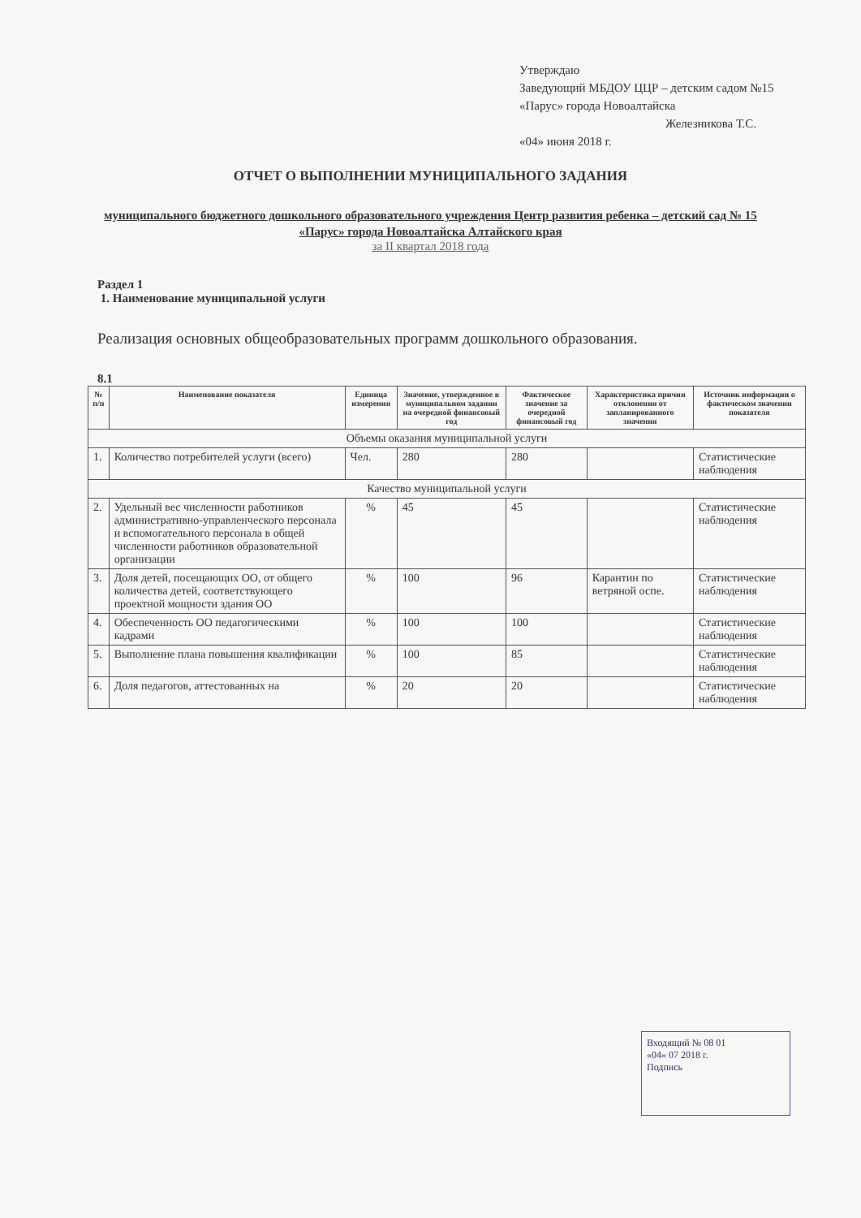Утверждаю
Заведующий МБДОУ ЦЦР – детским садом №15 «Парус» города Новоалтайска
Железникова Т.С.
«04» июня 2018 г.
ОТЧЕТ О ВЫПОЛНЕНИИ МУНИЦИПАЛЬНОГО ЗАДАНИЯ
муниципального бюджетного дошкольного образовательного учреждения Центр развития ребенка – детский сад № 15 «Парус» города Новоалтайска Алтайского края
за II квартал 2018 года
Раздел 1
1. Наименование муниципальной услуги
Реализация основных общеобразовательных программ дошкольного образования.
8.1
| № п/п | Наименование показателя | Единица измерения | Значение, утвержденное в муниципальном задании на очередной финансовый год | Фактическое значение за очередной финансовый год | Характеристика причин отклонения от запланированного значения | Источник информации о фактическом значении показателя |
| --- | --- | --- | --- | --- | --- | --- |
| Объемы оказания муниципальной услуги | | | | | | |
| 1. | Количество потребителей услуги (всего) | Чел. | 280 | 280 | | Статистические наблюдения |
| Качество муниципальной услуги | | | | | | |
| 2. | Удельный вес численности работников административно-управленческого персонала и вспомогательного персонала в общей численности работников образовательной организации | % | 45 | 45 | | Статистические наблюдения |
| 3. | Доля детей, посещающих ОО, от общего количества детей, соответствующего проектной мощности здания ОО | % | 100 | 96 | Карантин по ветряной оспе. | Статистические наблюдения |
| 4. | Обеспеченность ОО педагогическими кадрами | % | 100 | 100 | | Статистические наблюдения |
| 5. | Выполнение плана повышения квалификации | % | 100 | 85 | | Статистические наблюдения |
| 6. | Доля педагогов, аттестованных на | % | 20 | 20 | | Статистические наблюдения |
Входящий № 08 01
«04» 07 2018 г.
Подпись